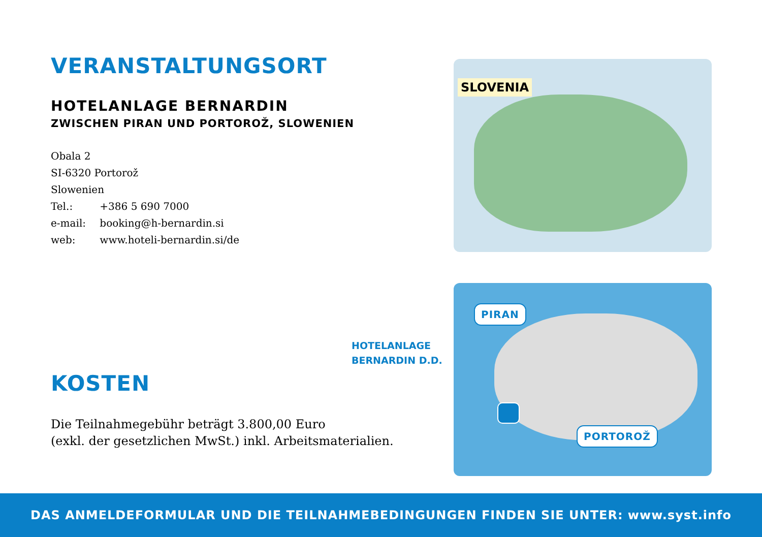VERANSTALTUNGSORT
HOTELANLAGE BERNARDIN
ZWISCHEN PIRAN UND PORTOROŽ, SLOWENIEN
Obala 2
SI-6320 Portorož
Slowenien
Tel.: +386 5 690 7000
e-mail: booking@h-bernardin.si
web: www.hoteli-bernardin.si/de
SLOVENIA
HOTELANLAGE
BERNARDIN D.D.
PIRAN
PORTOROŽ
KOSTEN
Die Teilnahmegebühr beträgt 3.800,00 Euro
(exkl. der gesetzlichen MwSt.) inkl. Arbeitsmaterialien.
DAS ANMELDEFORMULAR UND DIE TEILNAHMEBEDINGUNGEN FINDEN SIE UNTER: www.syst.info